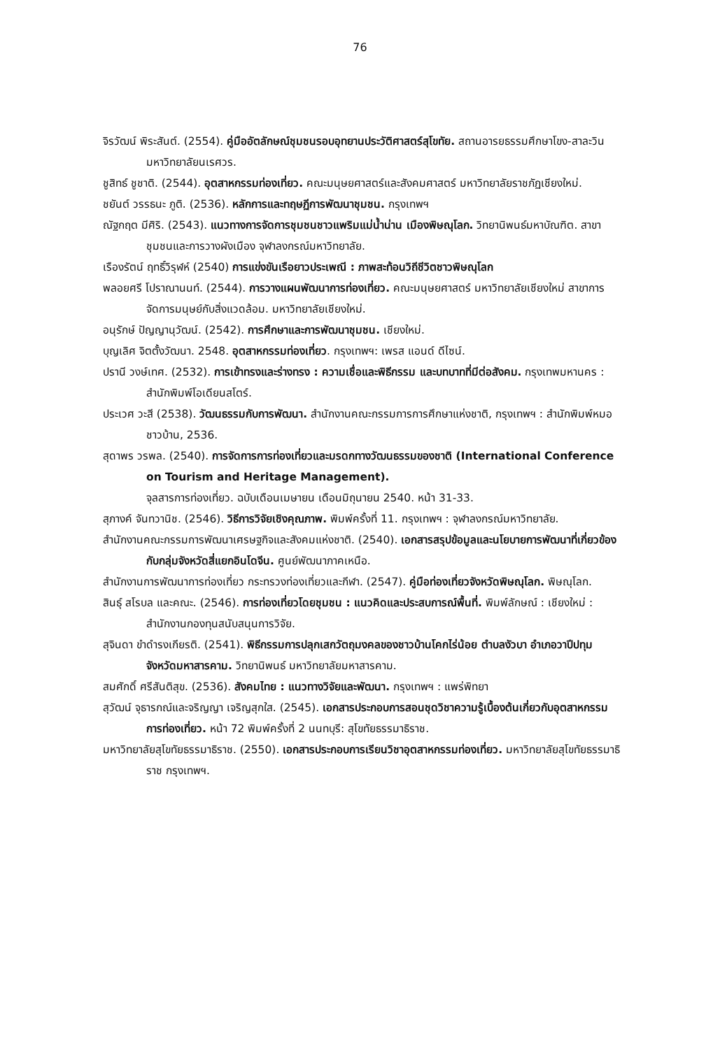76
จิรวัฒน์ พิระสันต์. (2554). คู่มืออัตลักษณ์ชุมชนรอบอุทยานประวัติศาสตร์สุโขทัย. สถานอารยธรรมศึกษาโขง-สาละวิน มหาวิทยาลัยนเรศวร.
ชูสิทธ์ ชูชาติ. (2544). อุตสาหกรรมท่องเที่ยว. คณะมนุษยศาสตร์และสังคมศาสตร์ มหาวิทยาลัยราชภัฏเชียงใหม่.
ชยันต์ วรรธนะ ภูติ. (2536). หลักการและทฤษฏีการพัฒนาชุมชน. กรุงเทพฯ
ณัฐกฤต มีศิริ. (2543). แนวทางการจัดการชุมชนชาวแพริมแม่น้ำน่าน เมืองพิษณุโลก. วิทยานิพนธ์มหาบัณฑิต. สาขาชุมชนและการวางผังเมือง จุฬาลงกรณ์มหาวิทยาลัย.
เรืองรัตน์ ฤทธิ์วิรุฬห์ (2540) การแข่งขันเรือยาวประเพณี : ภาพสะท้อนวิถีชีวิตชาวพิษณุโลก
พลอยศรี โปราณานนท์. (2544). การวางแผนพัฒนาการท่องเที่ยว. คณะมนุษยศาสตร์ มหาวิทยาลัยเชียงใหม่ สาขาการจัดการมนุษย์กับสิ่งแวดล้อม. มหาวิทยาลัยเชียงใหม่.
อนุรักษ์ ปัญญานุวัฒน์. (2542). การศึกษาและการพัฒนาชุมชน. เชียงใหม่.
บุญเลิศ จิตตั้งวัฒนา. 2548. อุตสาหกรรมท่องเที่ยว. กรุงเทพฯ: เพรส แอนด์ ดีไซน์.
ปรานี วงษ์เทศ. (2532). การเข้าทรงและร่างทรง : ความเชื่อและพิธีกรรม และบทบาทที่มีต่อสังคม. กรุงเทพมหานคร : สำนักพิมพ์โอเดียนสโตร์.
ประเวศ วะสี (2538). วัฒนธรรมกับการพัฒนา. สำนักงานคณะกรรมการการศึกษาแห่งชาติ, กรุงเทพฯ : สำนักพิมพ์หมอชาวบ้าน, 2536.
สุดาพร วรพล. (2540). การจัดการการท่องเที่ยวและมรดกทางวัฒนธรรมของชาติ (International Conference on Tourism and Heritage Management).
จุลสารการท่องเที่ยว. ฉบับเดือนเมษายน เดือนมิถุนายน 2540. หน้า 31-33.
สุภางค์ จันทวานิช. (2546). วิธีการวิจัยเชิงคุณภาพ. พิมพ์ครั้งที่ 11. กรุงเทพฯ : จุฬาลงกรณ์มหาวิทยาลัย.
สำนักงานคณะกรรมการพัฒนาเศรษฐกิจและสังคมแห่งชาติ. (2540). เอกสารสรุปข้อมูลและนโยบายการพัฒนาที่เกี่ยวข้องกับกลุ่มจังหวัดสี่แยกอินโดจีน. ศูนย์พัฒนาภาคเหนือ.
สำนักงานการพัฒนาการท่องเที่ยว กระทรวงท่องเที่ยวและกีฬา. (2547). คู่มือท่องเที่ยวจังหวัดพิษณุโลก. พิษณุโลก.
สินธุ์ สโรบล และคณะ. (2546). การท่องเที่ยวโดยชุมชน : แนวคิดและประสบการณ์พื้นที่. พิมพ์ลักษณ์ : เชียงใหม่ : สำนักงานกองทุนสนับสนุนการวิจัย.
สุจินดา ขำดำรงเกียรติ. (2541). พิธีกรรมการปลุกเสกวัตถุมงคลของชาวบ้านโคกไร่น้อย ตำบลงัวบา อำเภอวาปีปทุม จังหวัดมหาสารคาม. วิทยานิพนธ์ มหาวิทยาลัยมหาสารคาม.
สมศักดิ์ ศรีสันติสุข. (2536). สังคมไทย : แนวทางวิจัยและพัฒนา. กรุงเทพฯ : แพร่พิทยา
สุวัฒน์ จุธารกณ์และจริญญา เจริญสุกใส. (2545). เอกสารประกอบการสอนชุดวิชาความรู้เบื้องต้นเกี่ยวกับอุตสาหกรรมการท่องเที่ยว. หน้า 72 พิมพ์ครั้งที่ 2 นนทบุรี: สุโขทัยธรรมาธิราช.
มหาวิทยาลัยสุโขทัยธรรมาธิราช. (2550). เอกสารประกอบการเรียนวิชาอุตสาหกรรมท่องเที่ยว. มหาวิทยาลัยสุโขทัยธรรมาธิราช กรุงเทพฯ.